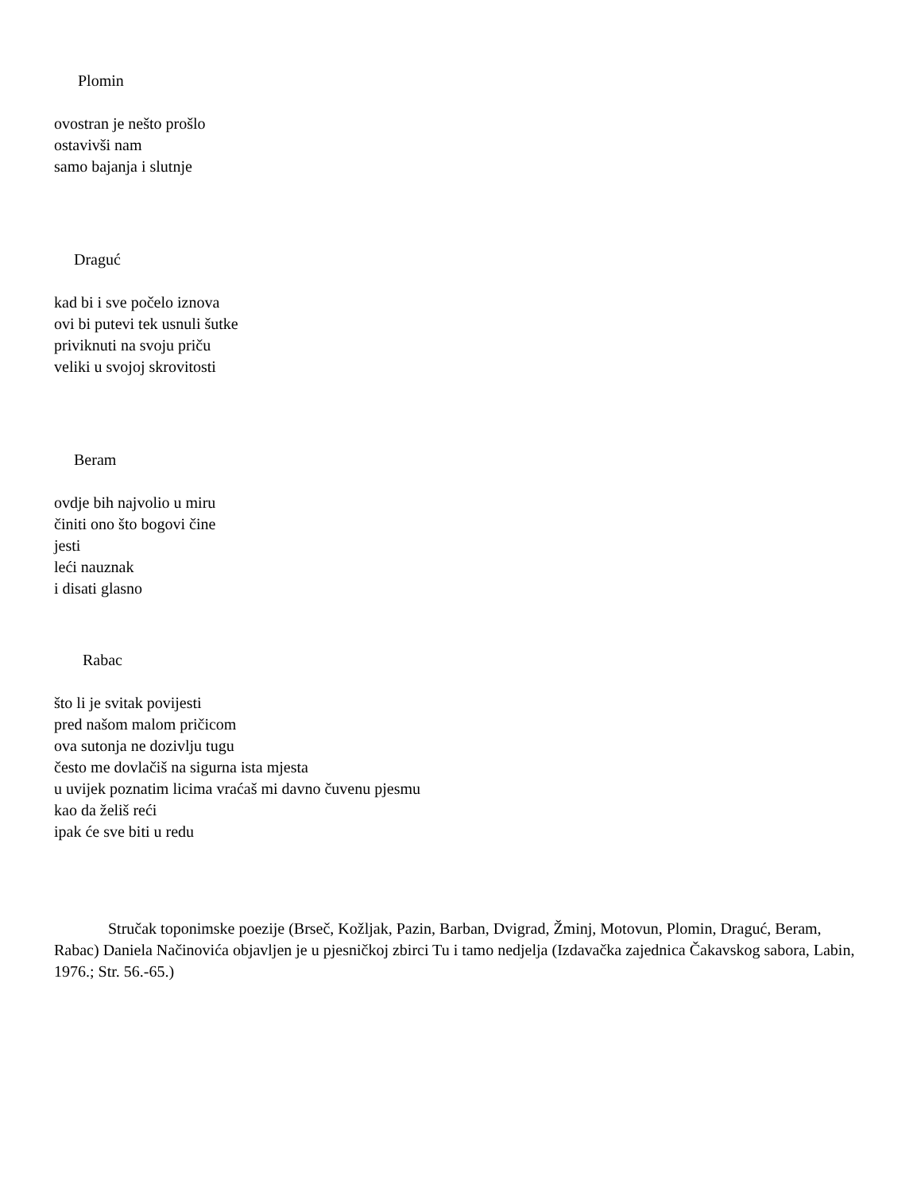Plomin
ovostran je nešto prošlo
ostavivši nam
samo bajanja i slutnje
Draguć
kad bi i sve počelo iznova
ovi bi putevi tek usnuli šutke
priviknuti na svoju priču
veliki u svojoj skrovitosti
Beram
ovdje bih najvolio u miru
činiti ono što bogovi čine
jesti
leći nauznak
i disati glasno
Rabac
što li je svitak povijesti
pred našom malom pričicom
ova sutonja ne dozivlju tugu
često me dovlačiš na sigurna ista mjesta
u uvijek poznatim licima vraćaš mi davno čuvenu pjesmu
kao da želiš reći
ipak će sve biti u redu
Stručak toponimske poezije (Brseč, Kožljak, Pazin, Barban, Dvigrad, Žminj, Motovun, Plomin, Draguć, Beram, Rabac) Daniela Načinovića objavljen je u pjesničkoj zbirci Tu i tamo nedjelja (Izdavačka zajednica Čakavskog sabora, Labin, 1976.; Str. 56.-65.)